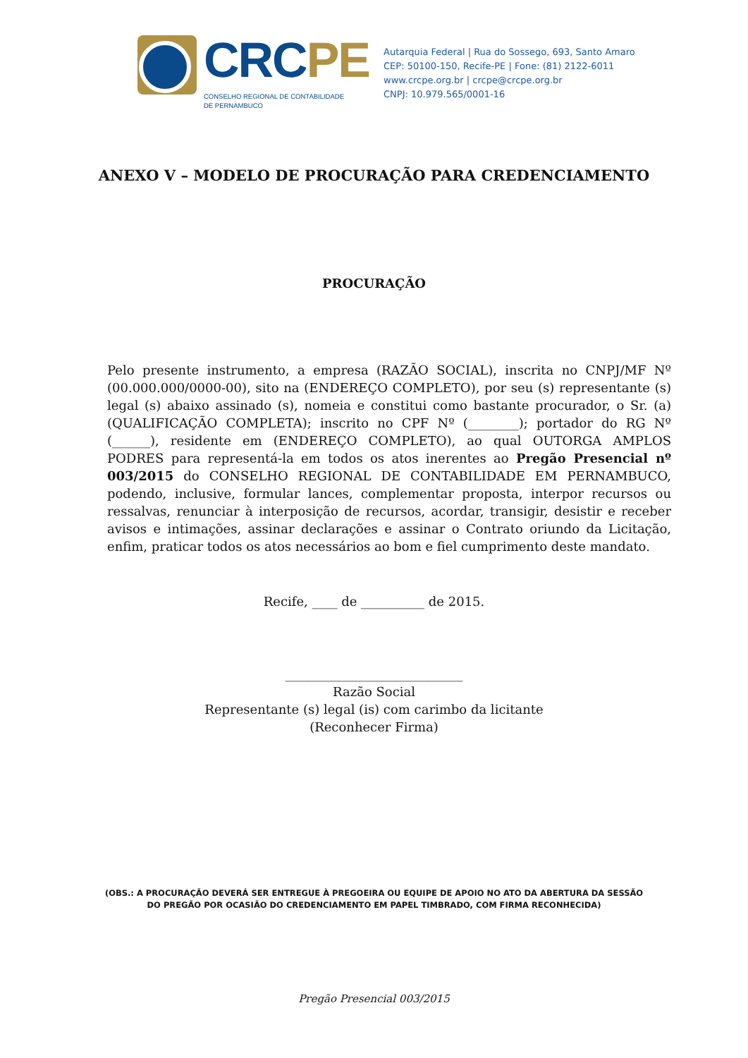CRCPE
CONSELHO REGIONAL DE CONTABILIDADE
DE PERNAMBUCO
Autarquia Federal | Rua do Sossego, 693, Santo Amaro
CEP: 50100-150, Recife-PE | Fone: (81) 2122-6011
www.crcpe.org.br | crcpe@crcpe.org.br
CNPJ: 10.979.565/0001-16
ANEXO V – MODELO DE PROCURAÇÃO PARA CREDENCIAMENTO
PROCURAÇÃO
Pelo presente instrumento, a empresa (RAZÃO SOCIAL), inscrita no CNPJ/MF Nº (00.000.000/0000-00), sito na (ENDEREÇO COMPLETO), por seu (s) representante (s) legal (s) abaixo assinado (s), nomeia e constitui como bastante procurador, o Sr. (a) (QUALIFICAÇÃO COMPLETA); inscrito no CPF Nº (________); portador do RG Nº (______), residente em (ENDEREÇO COMPLETO), ao qual OUTORGA AMPLOS PODRES para representá-la em todos os atos inerentes ao Pregão Presencial nº 003/2015 do CONSELHO REGIONAL DE CONTABILIDADE EM PERNAMBUCO, podendo, inclusive, formular lances, complementar proposta, interpor recursos ou ressalvas, renunciar à interposição de recursos, acordar, transigir, desistir e receber avisos e intimações, assinar declarações e assinar o Contrato oriundo da Licitação, enfim, praticar todos os atos necessários ao bom e fiel cumprimento deste mandato.
Recife, ____ de __________ de 2015.
____________________________
Razão Social
Representante (s) legal (is) com carimbo da licitante
(Reconhecer Firma)
(OBS.: A PROCURAÇÃO DEVERÁ SER ENTREGUE À PREGOEIRA OU EQUIPE DE APOIO NO ATO DA ABERTURA DA SESSÃO
DO PREGÃO POR OCASIÃO DO CREDENCIAMENTO EM PAPEL TIMBRADO, COM FIRMA RECONHECIDA)
Pregão Presencial 003/2015